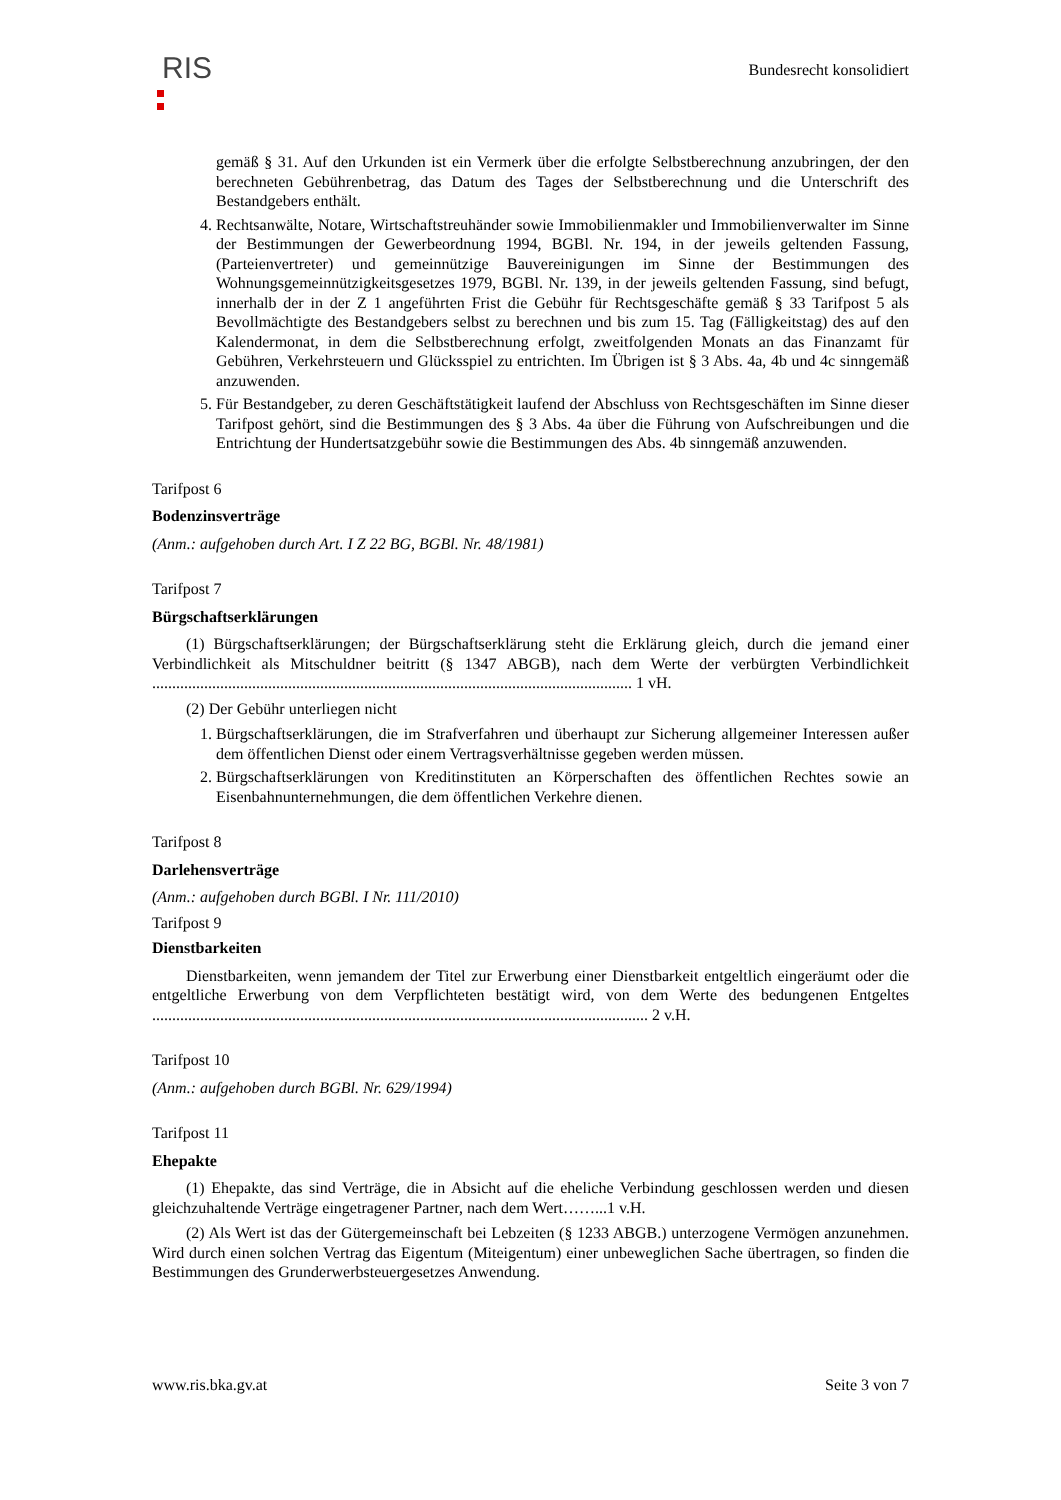RIS Bundesrecht konsolidiert
gemäß § 31. Auf den Urkunden ist ein Vermerk über die erfolgte Selbstberechnung anzubringen, der den berechneten Gebührenbetrag, das Datum des Tages der Selbstberechnung und die Unterschrift des Bestandgebers enthält.
4. Rechtsanwälte, Notare, Wirtschaftstreuhänder sowie Immobilienmakler und Immobilienverwalter im Sinne der Bestimmungen der Gewerbeordnung 1994, BGBl. Nr. 194, in der jeweils geltenden Fassung, (Parteienvertreter) und gemeinnützige Bauvereinigungen im Sinne der Bestimmungen des Wohnungsgemeinnützigkeitsgesetzes 1979, BGBl. Nr. 139, in der jeweils geltenden Fassung, sind befugt, innerhalb der in der Z 1 angeführten Frist die Gebühr für Rechtsgeschäfte gemäß § 33 Tarifpost 5 als Bevollmächtigte des Bestandgebers selbst zu berechnen und bis zum 15. Tag (Fälligkeitstag) des auf den Kalendermonat, in dem die Selbstberechnung erfolgt, zweitfolgenden Monats an das Finanzamt für Gebühren, Verkehrsteuern und Glücksspiel zu entrichten. Im Übrigen ist § 3 Abs. 4a, 4b und 4c sinngemäß anzuwenden.
5. Für Bestandgeber, zu deren Geschäftstätigkeit laufend der Abschluss von Rechtsgeschäften im Sinne dieser Tarifpost gehört, sind die Bestimmungen des § 3 Abs. 4a über die Führung von Aufschreibungen und die Entrichtung der Hundertsatzgebühr sowie die Bestimmungen des Abs. 4b sinngemäß anzuwenden.
Tarifpost 6
Bodenzinsverträge
(Anm.: aufgehoben durch Art. I Z 22 BG, BGBl. Nr. 48/1981)
Tarifpost 7
Bürgschaftserklärungen
(1) Bürgschaftserklärungen; der Bürgschaftserklärung steht die Erklärung gleich, durch die jemand einer Verbindlichkeit als Mitschuldner beitritt (§ 1347 ABGB), nach dem Werte der verbürgten Verbindlichkeit ........................................................................................................................ 1 vH.
(2) Der Gebühr unterliegen nicht
1. Bürgschaftserklärungen, die im Strafverfahren und überhaupt zur Sicherung allgemeiner Interessen außer dem öffentlichen Dienst oder einem Vertragsverhältnisse gegeben werden müssen.
2. Bürgschaftserklärungen von Kreditinstituten an Körperschaften des öffentlichen Rechtes sowie an Eisenbahnunternehmungen, die dem öffentlichen Verkehre dienen.
Tarifpost 8
Darlehensverträge
(Anm.: aufgehoben durch BGBl. I Nr. 111/2010)
Tarifpost 9
Dienstbarkeiten
Dienstbarkeiten, wenn jemandem der Titel zur Erwerbung einer Dienstbarkeit entgeltlich eingeräumt oder die entgeltliche Erwerbung von dem Verpflichteten bestätigt wird, von dem Werte des bedungenen Entgeltes ............................................................................................................................ 2 v.H.
Tarifpost 10
(Anm.: aufgehoben durch BGBl. Nr. 629/1994)
Tarifpost 11
Ehepakte
(1) Ehepakte, das sind Verträge, die in Absicht auf die eheliche Verbindung geschlossen werden und diesen gleichzuhaltende Verträge eingetragener Partner, nach dem Wert……...1 v.H.
(2) Als Wert ist das der Gütergemeinschaft bei Lebzeiten (§ 1233 ABGB.) unterzogene Vermögen anzunehmen. Wird durch einen solchen Vertrag das Eigentum (Miteigentum) einer unbeweglichen Sache übertragen, so finden die Bestimmungen des Grunderwerbsteuergesetzes Anwendung.
www.ris.bka.gv.at Seite 3 von 7